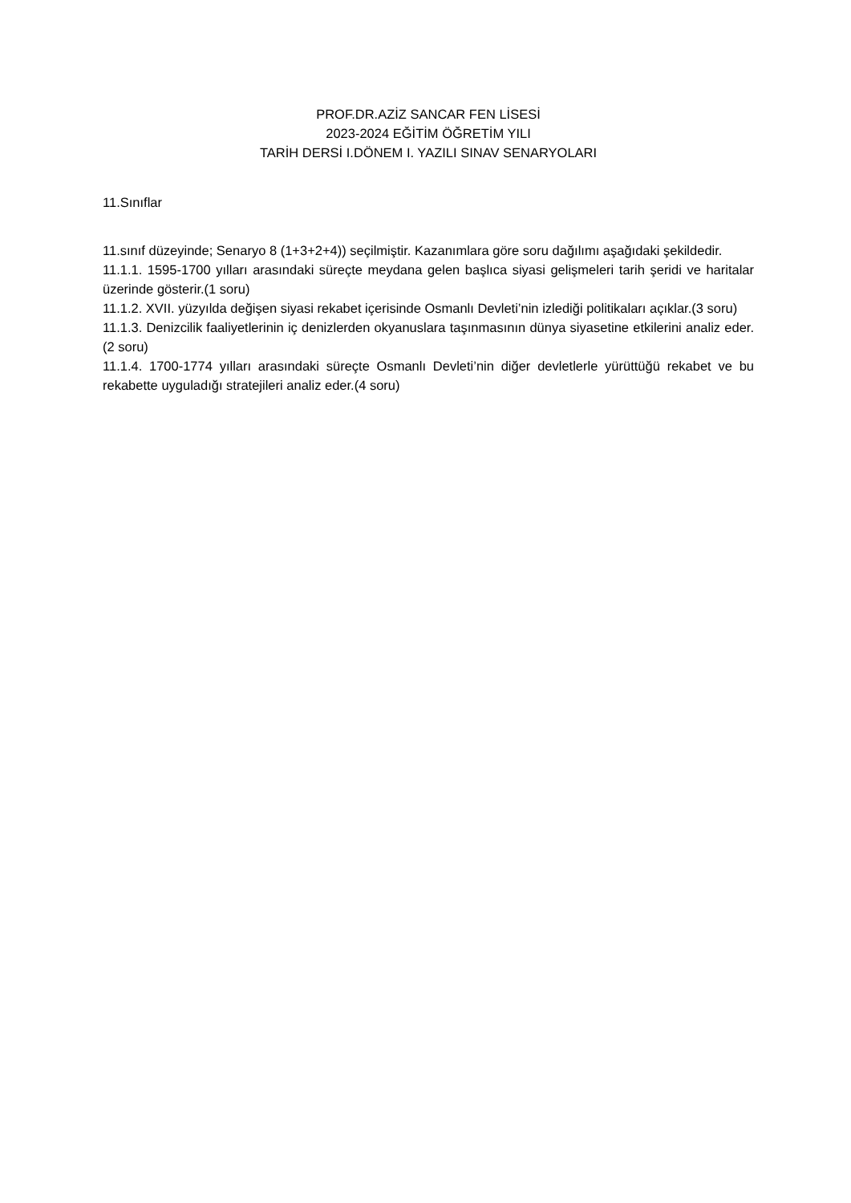PROF.DR.AZİZ SANCAR FEN LİSESİ
2023-2024 EĞİTİM ÖĞRETİM YILI
TARİH DERSİ I.DÖNEM I. YAZILI SINAV SENARYOLARI
11.Sınıflar
11.sınıf düzeyinde; Senaryo 8 (1+3+2+4)) seçilmiştir. Kazanımlara göre soru dağılımı aşağıdaki şekildedir.
11.1.1. 1595-1700 yılları arasındaki süreçte meydana gelen başlıca siyasi gelişmeleri tarih şeridi ve haritalar üzerinde gösterir.(1 soru)
11.1.2. XVII. yüzyılda değişen siyasi rekabet içerisinde Osmanlı Devleti’nin izlediği politikaları açıklar.(3 soru)
11.1.3. Denizcilik faaliyetlerinin iç denizlerden okyanuslara taşınmasının dünya siyasetine etkilerini analiz eder.(2 soru)
11.1.4. 1700-1774 yılları arasındaki süreçte Osmanlı Devleti’nin diğer devletlerle yürüttüğü rekabet ve bu rekabette uyguladığı stratejileri analiz eder.(4 soru)